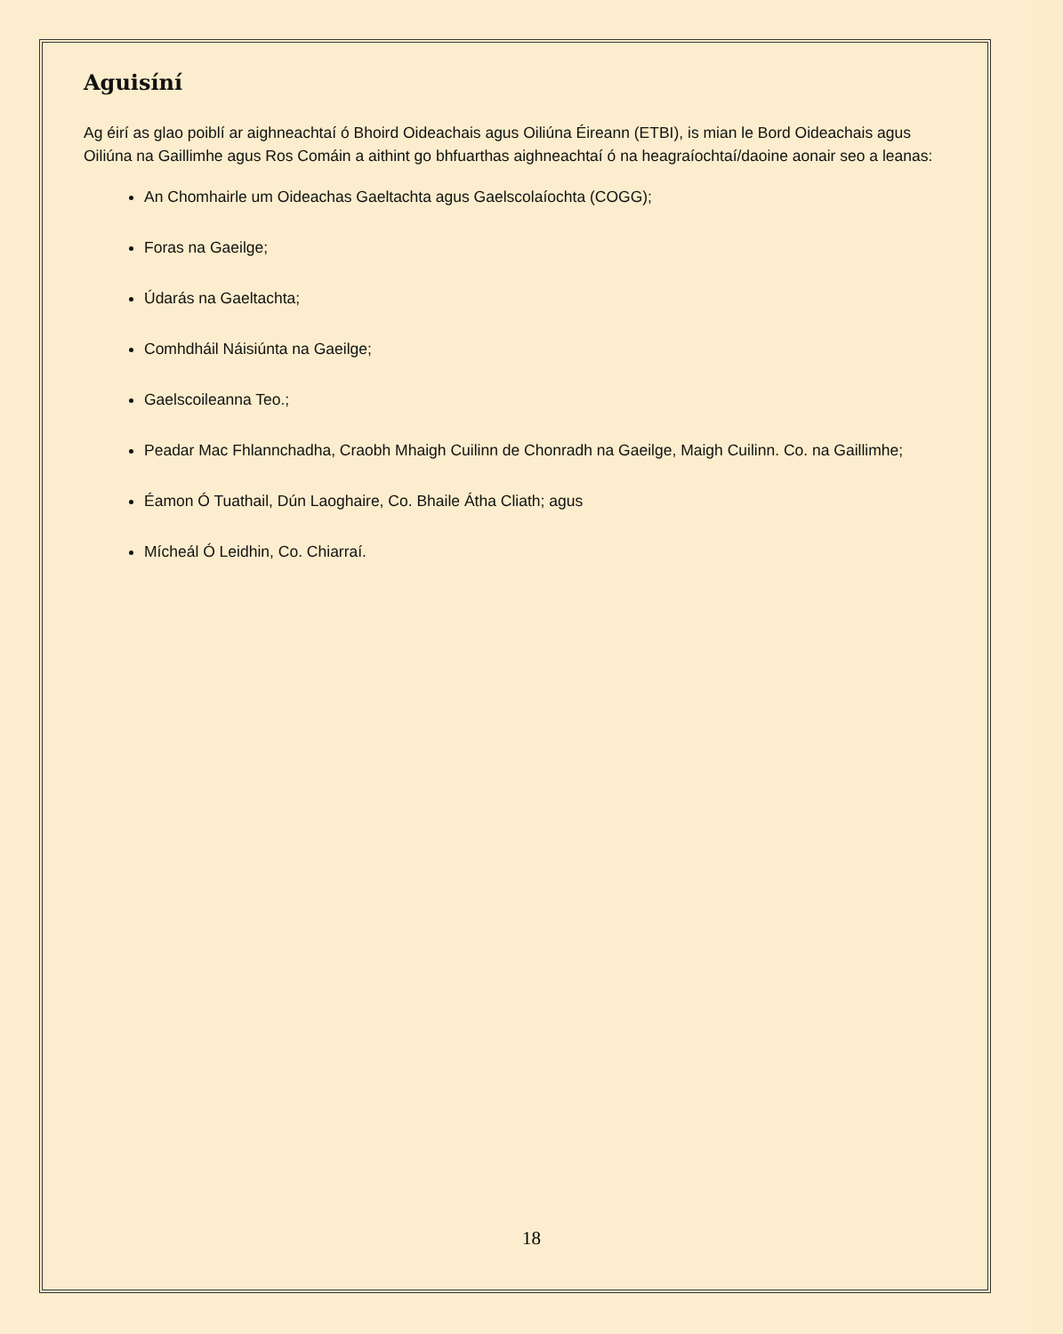Aguisíní
Ag éirí as glao poiblí ar aighneachtaí ó Bhoird Oideachais agus Oiliúna Éireann (ETBI), is mian le Bord Oideachais agus Oiliúna na Gaillimhe agus Ros Comáin a aithint go bhfuarthas aighneachtaí ó na heagraíochtaí/daoine aonair seo a leanas:
An Chomhairle um Oideachas Gaeltachta agus Gaelscolaíochta (COGG);
Foras na Gaeilge;
Údarás na Gaeltachta;
Comhdháil Náisiúnta na Gaeilge;
Gaelscoileanna Teo.;
Peadar Mac Fhlannchadha, Craobh Mhaigh Cuilinn de Chonradh na Gaeilge, Maigh Cuilinn. Co. na Gaillimhe;
Éamon Ó Tuathail, Dún Laoghaire, Co. Bhaile Átha Cliath; agus
Mícheál Ó Leidhin, Co. Chiarraí.
18